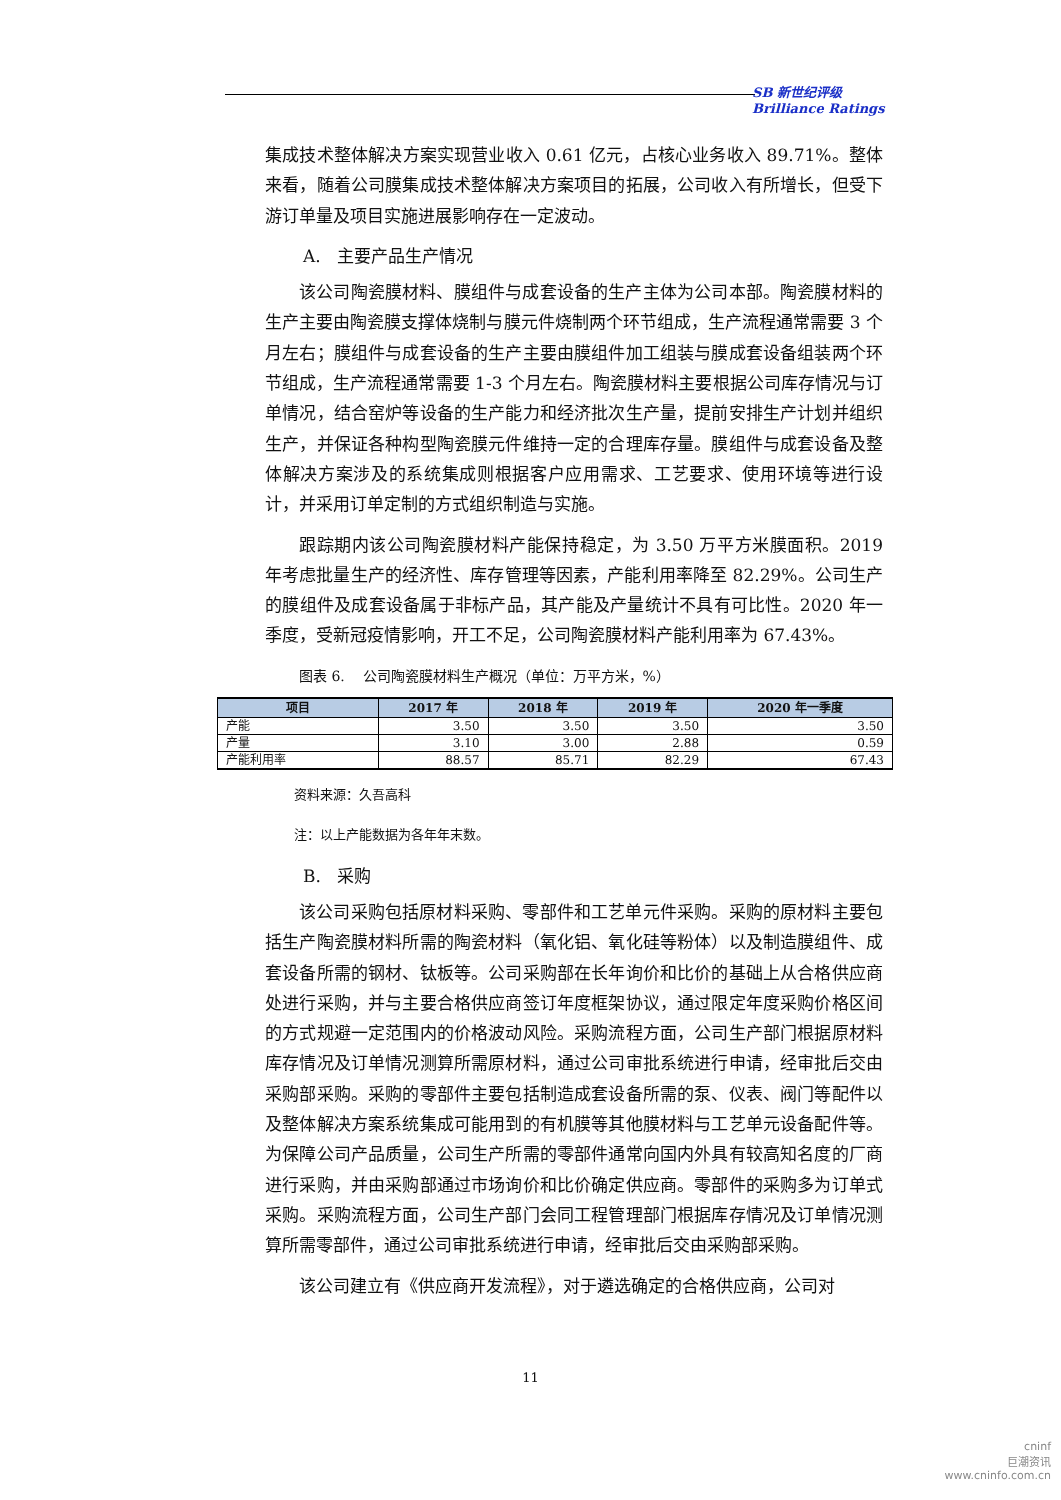SB 新世纪评级
Brilliance Ratings
集成技术整体解决方案实现营业收入 0.61 亿元，占核心业务收入 89.71%。整体来看，随着公司膜集成技术整体解决方案项目的拓展，公司收入有所增长，但受下游订单量及项目实施进展影响存在一定波动。
A. 主要产品生产情况
该公司陶瓷膜材料、膜组件与成套设备的生产主体为公司本部。陶瓷膜材料的生产主要由陶瓷膜支撑体烧制与膜元件烧制两个环节组成，生产流程通常需要 3 个月左右；膜组件与成套设备的生产主要由膜组件加工组装与膜成套设备组装两个环节组成，生产流程通常需要 1-3 个月左右。陶瓷膜材料主要根据公司库存情况与订单情况，结合窑炉等设备的生产能力和经济批次生产量，提前安排生产计划并组织生产，并保证各种构型陶瓷膜元件维持一定的合理库存量。膜组件与成套设备及整体解决方案涉及的系统集成则根据客户应用需求、工艺要求、使用环境等进行设计，并采用订单定制的方式组织制造与实施。
跟踪期内该公司陶瓷膜材料产能保持稳定，为 3.50 万平方米膜面积。2019 年考虑批量生产的经济性、库存管理等因素，产能利用率降至 82.29%。公司生产的膜组件及成套设备属于非标产品，其产能及产量统计不具有可比性。2020 年一季度，受新冠疫情影响，开工不足，公司陶瓷膜材料产能利用率为 67.43%。
图表 6. 公司陶瓷膜材料生产概况（单位：万平方米，%）
| 项目 | 2017 年 | 2018 年 | 2019 年 | 2020 年一季度 |
| --- | --- | --- | --- | --- |
| 产能 | 3.50 | 3.50 | 3.50 | 3.50 |
| 产量 | 3.10 | 3.00 | 2.88 | 0.59 |
| 产能利用率 | 88.57 | 85.71 | 82.29 | 67.43 |
资料来源：久吾高科
注：以上产能数据为各年年末数。
B. 采购
该公司采购包括原材料采购、零部件和工艺单元件采购。采购的原材料主要包括生产陶瓷膜材料所需的陶瓷材料（氧化铝、氧化硅等粉体）以及制造膜组件、成套设备所需的钢材、钛板等。公司采购部在长年询价和比价的基础上从合格供应商处进行采购，并与主要合格供应商签订年度框架协议，通过限定年度采购价格区间的方式规避一定范围内的价格波动风险。采购流程方面，公司生产部门根据原材料库存情况及订单情况测算所需原材料，通过公司审批系统进行申请，经审批后交由采购部采购。采购的零部件主要包括制造成套设备所需的泵、仪表、阀门等配件以及整体解决方案系统集成可能用到的有机膜等其他膜材料与工艺单元设备配件等。为保障公司产品质量，公司生产所需的零部件通常向国内外具有较高知名度的厂商进行采购，并由采购部通过市场询价和比价确定供应商。零部件的采购多为订单式采购。采购流程方面，公司生产部门会同工程管理部门根据库存情况及订单情况测算所需零部件，通过公司审批系统进行申请，经审批后交由采购部采购。
该公司建立有《供应商开发流程》，对于遴选确定的合格供应商，公司对
11
cninf
巨潮资讯
www.cninfo.com.cn